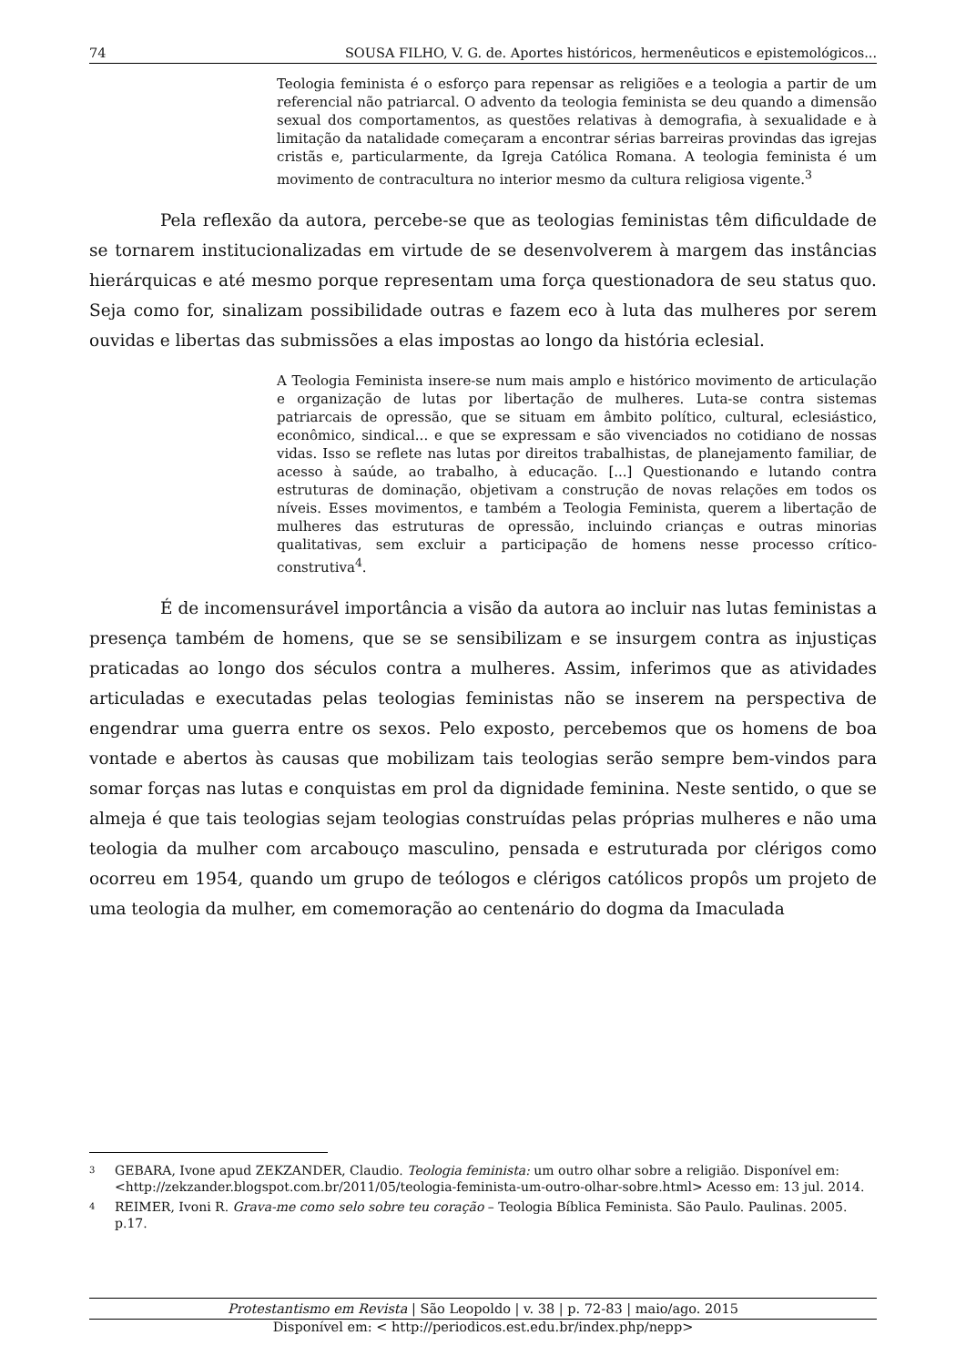74 SOUSA FILHO, V. G. de. Aportes históricos, hermenêuticos e epistemológicos...
Teologia feminista é o esforço para repensar as religiões e a teologia a partir de um referencial não patriarcal. O advento da teologia feminista se deu quando a dimensão sexual dos comportamentos, as questões relativas à demografia, à sexualidade e à limitação da natalidade começaram a encontrar sérias barreiras provindas das igrejas cristãs e, particularmente, da Igreja Católica Romana. A teologia feminista é um movimento de contracultura no interior mesmo da cultura religiosa vigente.<sup>3</sup>
Pela reflexão da autora, percebe-se que as teologias feministas têm dificuldade de se tornarem institucionalizadas em virtude de se desenvolverem à margem das instâncias hierárquicas e até mesmo porque representam uma força questionadora de seu status quo. Seja como for, sinalizam possibilidade outras e fazem eco à luta das mulheres por serem ouvidas e libertas das submissões a elas impostas ao longo da história eclesial.
A Teologia Feminista insere-se num mais amplo e histórico movimento de articulação e organização de lutas por libertação de mulheres. Luta-se contra sistemas patriarcais de opressão, que se situam em âmbito político, cultural, eclesiástico, econômico, sindical... e que se expressam e são vivenciados no cotidiano de nossas vidas. Isso se reflete nas lutas por direitos trabalhistas, de planejamento familiar, de acesso à saúde, ao trabalho, à educação. [...] Questionando e lutando contra estruturas de dominação, objetivam a construção de novas relações em todos os níveis. Esses movimentos, e também a Teologia Feminista, querem a libertação de mulheres das estruturas de opressão, incluindo crianças e outras minorias qualitativas, sem excluir a participação de homens nesse processo crítico-construtiva<sup>4</sup>.
É de incomensurável importância a visão da autora ao incluir nas lutas feministas a presença também de homens, que se se sensibilizam e se insurgem contra as injustiças praticadas ao longo dos séculos contra a mulheres. Assim, inferimos que as atividades articuladas e executadas pelas teologias feministas não se inserem na perspectiva de engendrar uma guerra entre os sexos. Pelo exposto, percebemos que os homens de boa vontade e abertos às causas que mobilizam tais teologias serão sempre bem-vindos para somar forças nas lutas e conquistas em prol da dignidade feminina. Neste sentido, o que se almeja é que tais teologias sejam teologias construídas pelas próprias mulheres e não uma teologia da mulher com arcabouço masculino, pensada e estruturada por clérigos como ocorreu em 1954, quando um grupo de teólogos e clérigos católicos propôs um projeto de uma teologia da mulher, em comemoração ao centenário do dogma da Imaculada
3 GEBARA, Ivone apud ZEKZANDER, Claudio. Teologia feminista: um outro olhar sobre a religião. Disponível em: <http://zekzander.blogspot.com.br/2011/05/teologia-feminista-um-outro-olhar-sobre.html> Acesso em: 13 jul. 2014.
4 REIMER, Ivoni R. Grava-me como selo sobre teu coração – Teologia Bíblica Feminista. São Paulo. Paulinas. 2005. p.17.
Protestantismo em Revista | São Leopoldo | v. 38 | p. 72-83 | maio/ago. 2015
Disponível em: < http://periodicos.est.edu.br/index.php/nepp>